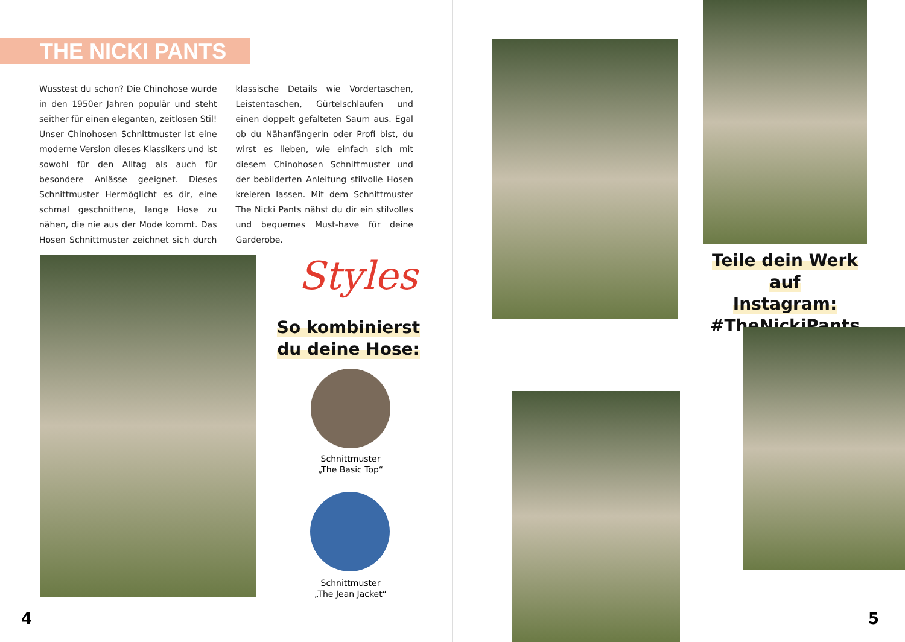THE NICKI PANTS
Wusstest du schon? Die Chinohose wurde in den 1950er Jahren populär und steht seither für einen eleganten, zeitlosen Stil! Unser Chinohosen Schnittmuster ist eine moderne Version dieses Klassikers und ist sowohl für den Alltag als auch für besondere Anlässe geeignet. Dieses Schnittmuster Hermöglicht es dir, eine schmal geschnittene, lange Hose zu nähen, die nie aus der Mode kommt. Das Hosen Schnittmuster zeichnet sich durch klassische Details wie Vordertaschen, Leistentaschen, Gürtelschlaufen und einen doppelt gefalteten Saum aus. Egal ob du Nähanfängerin oder Profi bist, du wirst es lieben, wie einfach sich mit diesem Chinohosen Schnittmuster und der bebilderten Anleitung stilvolle Hosen kreieren lassen. Mit dem Schnittmuster The Nicki Pants nähst du dir ein stilvolles und bequemes Must-have für deine Garderobe.
Styles
So kombinierst
du deine Hose:
Schnittmuster
„The Basic Top“
Schnittmuster
„The Jean Jacket“
4
Teile dein Werk auf
Instagram:
#TheNickiPants
5